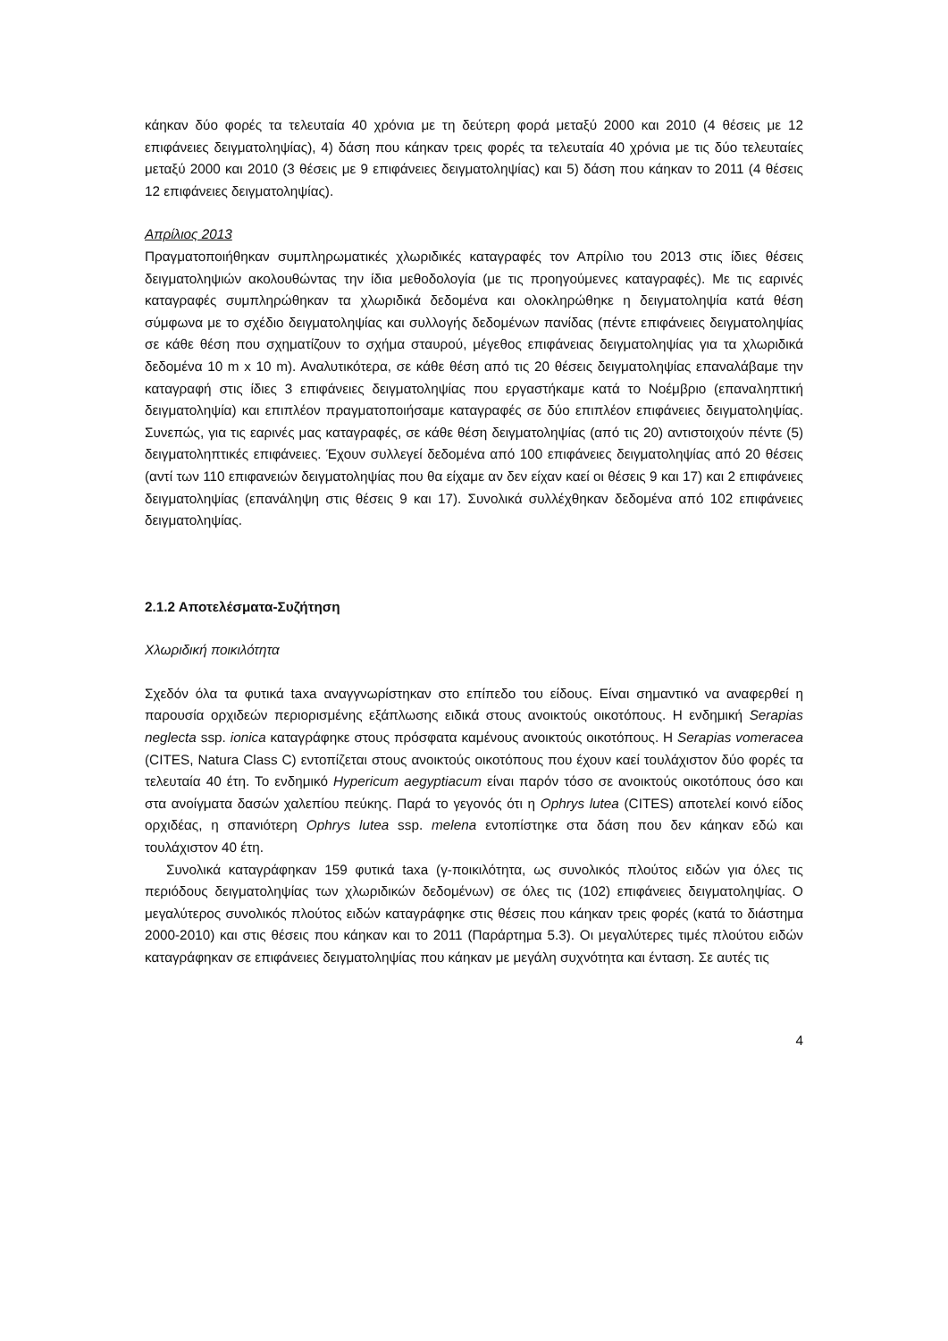κάηκαν δύο φορές τα τελευταία 40 χρόνια με τη δεύτερη φορά μεταξύ 2000 και 2010 (4 θέσεις με 12 επιφάνειες δειγματοληψίας), 4) δάση που κάηκαν τρεις φορές τα τελευταία 40 χρόνια με τις δύο τελευταίες μεταξύ 2000 και 2010 (3 θέσεις με 9 επιφάνειες δειγματοληψίας) και 5) δάση που κάηκαν το 2011 (4 θέσεις 12 επιφάνειες δειγματοληψίας).
Απρίλιος 2013
Πραγματοποιήθηκαν συμπληρωματικές χλωριδικές καταγραφές τον Απρίλιο του 2013 στις ίδιες θέσεις δειγματοληψιών ακολουθώντας την ίδια μεθοδολογία (με τις προηγούμενες καταγραφές). Με τις εαρινές καταγραφές συμπληρώθηκαν τα χλωριδικά δεδομένα και ολοκληρώθηκε η δειγματοληψία κατά θέση σύμφωνα με το σχέδιο δειγματοληψίας και συλλογής δεδομένων πανίδας (πέντε επιφάνειες δειγματοληψίας σε κάθε θέση που σχηματίζουν το σχήμα σταυρού, μέγεθος επιφάνειας δειγματοληψίας για τα χλωριδικά δεδομένα 10 m x 10 m). Αναλυτικότερα, σε κάθε θέση από τις 20 θέσεις δειγματοληψίας επαναλάβαμε την καταγραφή στις ίδιες 3 επιφάνειες δειγματοληψίας που εργαστήκαμε κατά το Νοέμβριο (επαναληπτική δειγματοληψία) και επιπλέον πραγματοποιήσαμε καταγραφές σε δύο επιπλέον επιφάνειες δειγματοληψίας. Συνεπώς, για τις εαρινές μας καταγραφές, σε κάθε θέση δειγματοληψίας (από τις 20) αντιστοιχούν πέντε (5) δειγματοληπτικές επιφάνειες. Έχουν συλλεγεί δεδομένα από 100 επιφάνειες δειγματοληψίας από 20 θέσεις (αντί των 110 επιφανειών δειγματοληψίας που θα είχαμε αν δεν είχαν καεί οι θέσεις 9 και 17) και 2 επιφάνειες δειγματοληψίας (επανάληψη στις θέσεις 9 και 17). Συνολικά συλλέχθηκαν δεδομένα από 102 επιφάνειες δειγματοληψίας.
2.1.2 Αποτελέσματα-Συζήτηση
Χλωριδική ποικιλότητα
Σχεδόν όλα τα φυτικά taxa αναγγνωρίστηκαν στο επίπεδο του είδους. Είναι σημαντικό να αναφερθεί η παρουσία ορχιδεών περιορισμένης εξάπλωσης ειδικά στους ανοικτούς οικοτόπους. Η ενδημική Serapias neglecta ssp. ionica καταγράφηκε στους πρόσφατα καμένους ανοικτούς οικοτόπους. Η Serapias vomeracea (CITES, Natura Class C) εντοπίζεται στους ανοικτούς οικοτόπους που έχουν καεί τουλάχιστον δύο φορές τα τελευταία 40 έτη. Το ενδημικό Hypericum aegyptiacum είναι παρόν τόσο σε ανοικτούς οικοτόπους όσο και στα ανοίγματα δασών χαλεπίου πεύκης. Παρά το γεγονός ότι η Ophrys lutea (CITES) αποτελεί κοινό είδος ορχιδέας, η σπανιότερη Ophrys lutea ssp. melena εντοπίστηκε στα δάση που δεν κάηκαν εδώ και τουλάχιστον 40 έτη.
Συνολικά καταγράφηκαν 159 φυτικά taxa (γ-ποικιλότητα, ως συνολικός πλούτος ειδών για όλες τις περιόδους δειγματοληψίας των χλωριδικών δεδομένων) σε όλες τις (102) επιφάνειες δειγματοληψίας. Ο μεγαλύτερος συνολικός πλούτος ειδών καταγράφηκε στις θέσεις που κάηκαν τρεις φορές (κατά το διάστημα 2000-2010) και στις θέσεις που κάηκαν και το 2011 (Παράρτημα 5.3). Οι μεγαλύτερες τιμές πλούτου ειδών καταγράφηκαν σε επιφάνειες δειγματοληψίας που κάηκαν με μεγάλη συχνότητα και ένταση. Σε αυτές τις
4